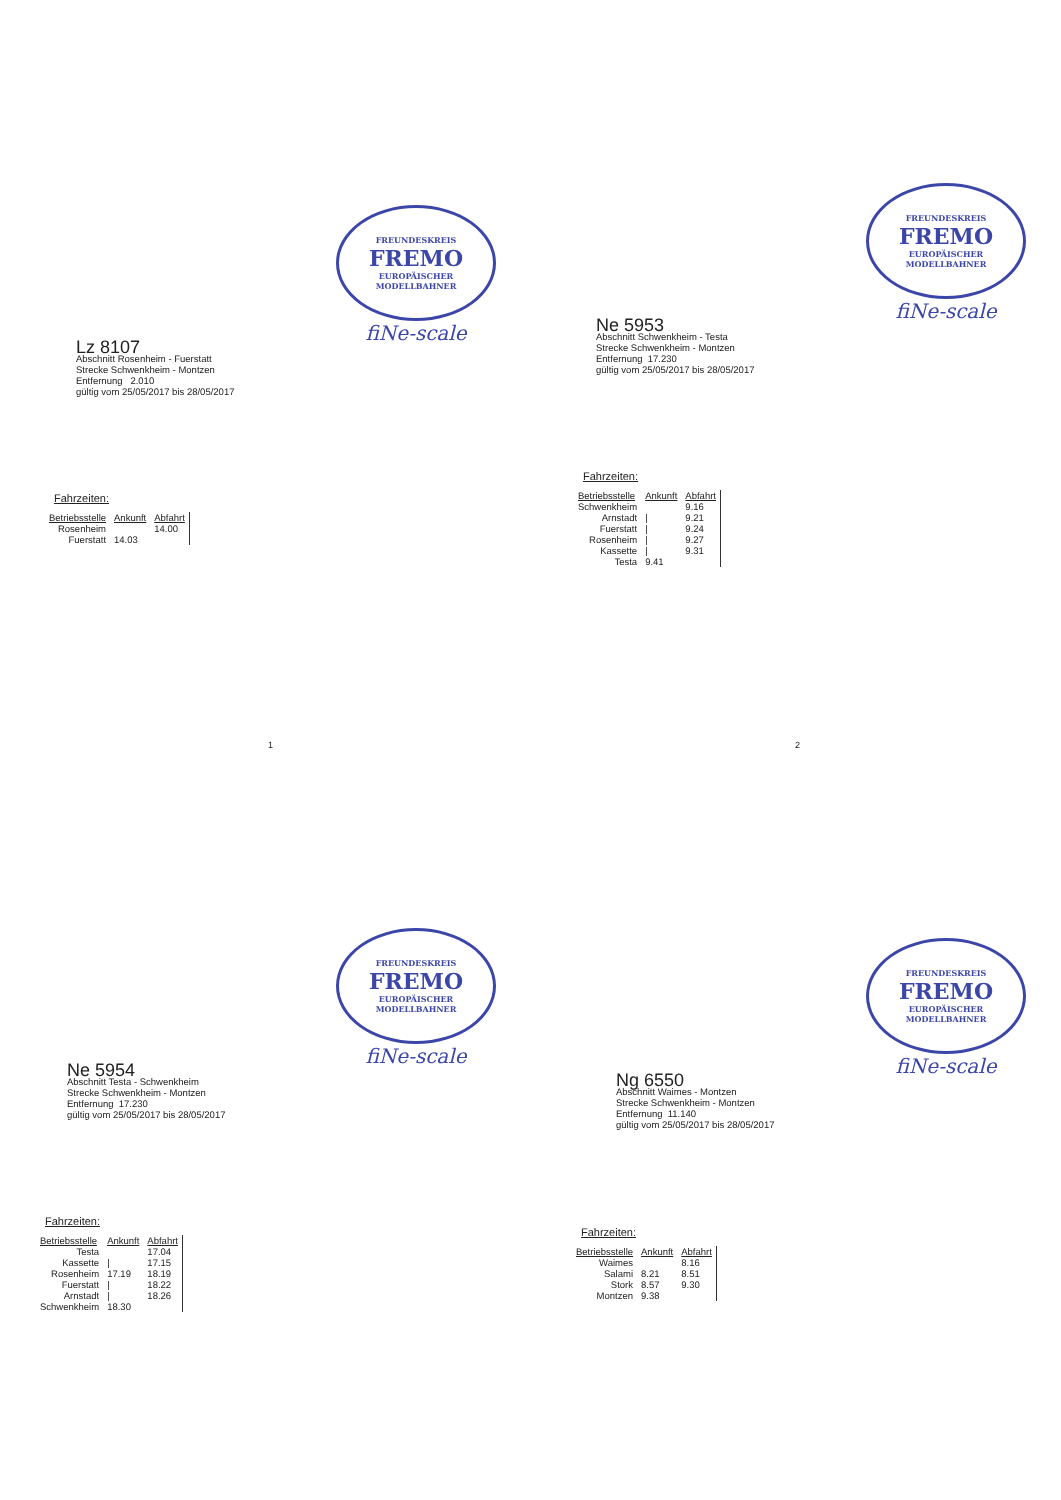FREUNDESKREIS
FREMO
EUROPÄISCHER MODELLBAHNER
fiNe-scale
Lz 8107
Abschnitt Rosenheim - Fuerstatt
Strecke Schwenkheim - Montzen
Entfernung 2.010
gültig vom 25/05/2017 bis 28/05/2017
Fahrzeiten:
| Betriebsstelle | Ankunft | Abfahrt |
| --- | --- | --- |
| Rosenheim | | 14.00 |
| Fuerstatt | 14.03 | |
1
FREUNDESKREIS
FREMO
EUROPÄISCHER MODELLBAHNER
fiNe-scale
Ne 5953
Abschnitt Schwenkheim - Testa
Strecke Schwenkheim - Montzen
Entfernung 17.230
gültig vom 25/05/2017 bis 28/05/2017
Fahrzeiten:
| Betriebsstelle | Ankunft | Abfahrt |
| --- | --- | --- |
| Schwenkheim | | 9.16 |
| Arnstadt | / | 9.21 |
| Fuerstatt | / | 9.24 |
| Rosenheim | / | 9.27 |
| Kassette | / | 9.31 |
| Testa | 9.41 | |
2
FREUNDESKREIS
FREMO
EUROPÄISCHER MODELLBAHNER
fiNe-scale
Ne 5954
Abschnitt Testa - Schwenkheim
Strecke Schwenkheim - Montzen
Entfernung 17.230
gültig vom 25/05/2017 bis 28/05/2017
Fahrzeiten:
| Betriebsstelle | Ankunft | Abfahrt |
| --- | --- | --- |
| Testa | | 17.04 |
| Kassette | / | 17.15 |
| Rosenheim | 17.19 | 18.19 |
| Fuerstatt | / | 18.22 |
| Arnstadt | / | 18.26 |
| Schwenkheim | 18.30 | |
FREUNDESKREIS
FREMO
EUROPÄISCHER MODELLBAHNER
fiNe-scale
Ng 6550
Abschnitt Waimes - Montzen
Strecke Schwenkheim - Montzen
Entfernung 11.140
gültig vom 25/05/2017 bis 28/05/2017
Fahrzeiten:
| Betriebsstelle | Ankunft | Abfahrt |
| --- | --- | --- |
| Waimes | | 8.16 |
| Salami | 8.21 | 8.51 |
| Stork | 8.57 | 9.30 |
| Montzen | 9.38 | |